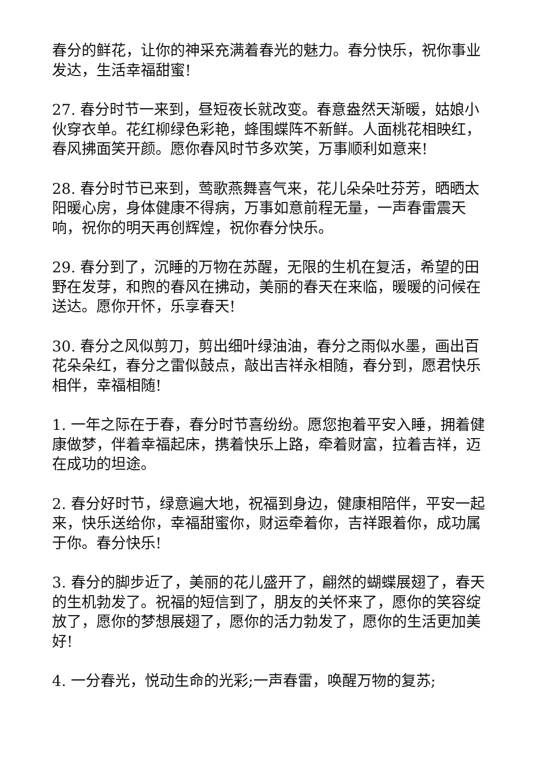春分的鲜花，让你的神采充满着春光的魅力。春分快乐，祝你事业发达，生活幸福甜蜜!
27. 春分时节一来到，昼短夜长就改变。春意盎然天渐暖，姑娘小伙穿衣单。花红柳绿色彩艳，蜂围蝶阵不新鲜。人面桃花相映红，春风拂面笑开颜。愿你春风时节多欢笑，万事顺利如意来!
28. 春分时节已来到，莺歌燕舞喜气来，花儿朵朵吐芬芳，晒晒太阳暖心房，身体健康不得病，万事如意前程无量，一声春雷震天响，祝你的明天再创辉煌，祝你春分快乐。
29. 春分到了，沉睡的万物在苏醒，无限的生机在复活，希望的田野在发芽，和煦的春风在拂动，美丽的春天在来临，暖暖的问候在送达。愿你开怀，乐享春天!
30. 春分之风似剪刀，剪出细叶绿油油，春分之雨似水墨，画出百花朵朵红，春分之雷似鼓点，敲出吉祥永相随，春分到，愿君快乐相伴，幸福相随!
1. 一年之际在于春，春分时节喜纷纷。愿您抱着平安入睡，拥着健康做梦，伴着幸福起床，携着快乐上路，牵着财富，拉着吉祥，迈在成功的坦途。
2. 春分好时节，绿意遍大地，祝福到身边，健康相陪伴，平安一起来，快乐送给你，幸福甜蜜你，财运牵着你，吉祥跟着你，成功属于你。春分快乐!
3. 春分的脚步近了，美丽的花儿盛开了，翩然的蝴蝶展翅了，春天的生机勃发了。祝福的短信到了，朋友的关怀来了，愿你的笑容绽放了，愿你的梦想展翅了，愿你的活力勃发了，愿你的生活更加美好!
4. 一分春光，悦动生命的光彩;一声春雷，唤醒万物的复苏;